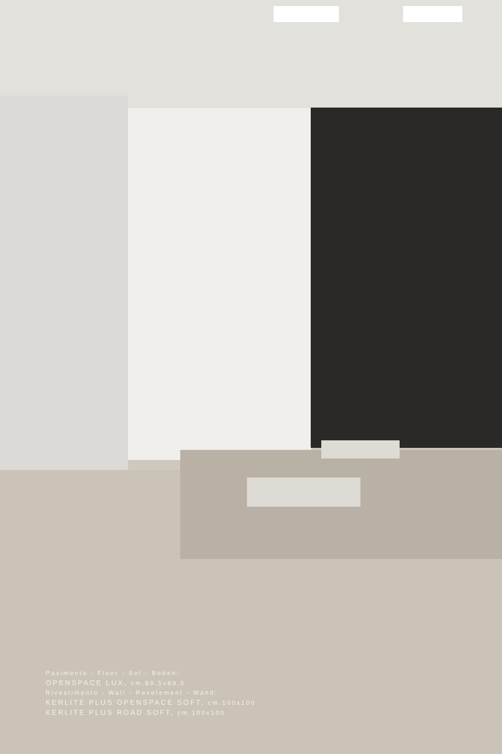Pavimento - Floor - Sol - Boden:
OPENSPACE LUX, cm.89,5x89,5
Rivestimento - Wall - Revetement - Wand:
KERLITE PLUS OPENSPACE SOFT, cm.100x100
KERLITE PLUS ROAD SOFT, cm.100x100